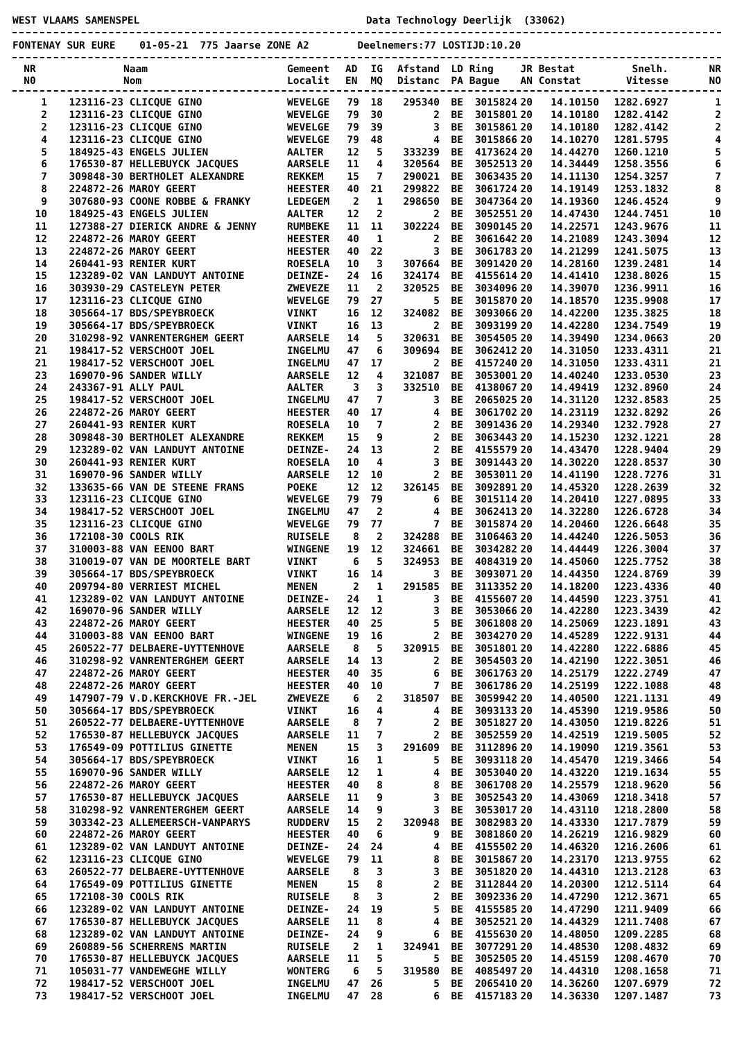WEST VLAAMS SAMENSPEL Data Technology Deerlijk (33062)
FONTENAY SUR EURE 01-05-21 775 Jaarse ZONE A2 Deelnemers:77 LOSTIJD:10.20
| NR | | Naam | Gemeent | AD | IG | Afstand | LD | Ring | JR | Bestat | Snelh. | NR |
| --- | --- | --- | --- | --- | --- | --- | --- | --- | --- | --- | --- | --- |
| N0 | | Nom | Localit | EN | MQ | Distanc | PA | Bague | AN | Constat | Vitesse | NO |
| 1 | 123116-23 | CLICQUE GINO | WEVELGE | 79 | 18 | 295340 | BE | 3015824 | 20 | 14.10150 | 1282.6927 | 1 |
| 2 | 123116-23 | CLICQUE GINO | WEVELGE | 79 | 30 | 2 | BE | 3015801 | 20 | 14.10180 | 1282.4142 | 2 |
| 2 | 123116-23 | CLICQUE GINO | WEVELGE | 79 | 39 | 3 | BE | 3015861 | 20 | 14.10180 | 1282.4142 | 2 |
| 4 | 123116-23 | CLICQUE GINO | WEVELGE | 79 | 48 | 4 | BE | 3015866 | 20 | 14.10270 | 1281.5795 | 4 |
| 5 | 184925-43 | ENGELS JULIEN | AALTER | 12 | 5 | 333239 | BE | 4173624 | 20 | 14.44270 | 1260.1210 | 5 |
| 6 | 176530-87 | HELLEBUYCK JACQUES | AARSELE | 11 | 4 | 320564 | BE | 3052513 | 20 | 14.34449 | 1258.3556 | 6 |
| 7 | 309848-30 | BERTHOLET ALEXANDRE | REKKEM | 15 | 7 | 290021 | BE | 3063435 | 20 | 14.11130 | 1254.3257 | 7 |
| 8 | 224872-26 | MAROY GEERT | HEESTER | 40 | 21 | 299822 | BE | 3061724 | 20 | 14.19149 | 1253.1832 | 8 |
| 9 | 307680-93 | COONE ROBBE & FRANKY | LEDEGEM | 2 | 1 | 298650 | BE | 3047364 | 20 | 14.19360 | 1246.4524 | 9 |
| 10 | 184925-43 | ENGELS JULIEN | AALTER | 12 | 2 | 2 | BE | 3052551 | 20 | 14.47430 | 1244.7451 | 10 |
| 11 | 127388-27 | DIERICK ANDRE & JENNY | RUMBEKE | 11 | 11 | 302224 | BE | 3090145 | 20 | 14.22571 | 1243.9676 | 11 |
| 12 | 224872-26 | MAROY GEERT | HEESTER | 40 | 1 | 2 | BE | 3061642 | 20 | 14.21089 | 1243.3094 | 12 |
| 13 | 224872-26 | MAROY GEERT | HEESTER | 40 | 22 | 3 | BE | 3061783 | 20 | 14.21299 | 1241.5075 | 13 |
| 14 | 260441-93 | RENIER KURT | ROESELA | 10 | 3 | 307664 | BE | 3091420 | 20 | 14.28160 | 1239.2481 | 14 |
| 15 | 123289-02 | VAN LANDUYT ANTOINE | DEINZE- | 24 | 16 | 324174 | BE | 4155614 | 20 | 14.41410 | 1238.8026 | 15 |
| 16 | 303930-29 | CASTELEYN PETER | ZWEVEZE | 11 | 2 | 320525 | BE | 3034096 | 20 | 14.39070 | 1236.9911 | 16 |
| 17 | 123116-23 | CLICQUE GINO | WEVELGE | 79 | 27 | 5 | BE | 3015870 | 20 | 14.18570 | 1235.9908 | 17 |
| 18 | 305664-17 | BDS/SPEYBROECK | VINKT | 16 | 12 | 324082 | BE | 3093066 | 20 | 14.42200 | 1235.3825 | 18 |
| 19 | 305664-17 | BDS/SPEYBROECK | VINKT | 16 | 13 | 2 | BE | 3093199 | 20 | 14.42280 | 1234.7549 | 19 |
| 20 | 310298-92 | VANRENTERGHEM GEERT | AARSELE | 14 | 5 | 320631 | BE | 3054505 | 20 | 14.39490 | 1234.0663 | 20 |
| 21 | 198417-52 | VERSCHOOT JOEL | INGELMU | 47 | 6 | 309694 | BE | 3062412 | 20 | 14.31050 | 1233.4311 | 21 |
| 21 | 198417-52 | VERSCHOOT JOEL | INGELMU | 47 | 17 | 2 | BE | 4157240 | 20 | 14.31050 | 1233.4311 | 21 |
| 23 | 169070-96 | SANDER WILLY | AARSELE | 12 | 4 | 321087 | BE | 3053001 | 20 | 14.40240 | 1233.0530 | 23 |
| 24 | 243367-91 | ALLY PAUL | AALTER | 3 | 3 | 332510 | BE | 4138067 | 20 | 14.49419 | 1232.8960 | 24 |
| 25 | 198417-52 | VERSCHOOT JOEL | INGELMU | 47 | 7 | 3 | BE | 2065025 | 20 | 14.31120 | 1232.8583 | 25 |
| 26 | 224872-26 | MAROY GEERT | HEESTER | 40 | 17 | 4 | BE | 3061702 | 20 | 14.23119 | 1232.8292 | 26 |
| 27 | 260441-93 | RENIER KURT | ROESELA | 10 | 7 | 2 | BE | 3091436 | 20 | 14.29340 | 1232.7928 | 27 |
| 28 | 309848-30 | BERTHOLET ALEXANDRE | REKKEM | 15 | 9 | 2 | BE | 3063443 | 20 | 14.15230 | 1232.1221 | 28 |
| 29 | 123289-02 | VAN LANDUYT ANTOINE | DEINZE- | 24 | 13 | 2 | BE | 4155579 | 20 | 14.43470 | 1228.9404 | 29 |
| 30 | 260441-93 | RENIER KURT | ROESELA | 10 | 4 | 3 | BE | 3091443 | 20 | 14.30220 | 1228.8537 | 30 |
| 31 | 169070-96 | SANDER WILLY | AARSELE | 12 | 10 | 2 | BE | 3053011 | 20 | 14.41190 | 1228.7276 | 31 |
| 32 | 133635-66 | VAN DE STEENE FRANS | POEKE | 12 | 12 | 326145 | BE | 3092891 | 20 | 14.45320 | 1228.2639 | 32 |
| 33 | 123116-23 | CLICQUE GINO | WEVELGE | 79 | 79 | 6 | BE | 3015114 | 20 | 14.20410 | 1227.0895 | 33 |
| 34 | 198417-52 | VERSCHOOT JOEL | INGELMU | 47 | 2 | 4 | BE | 3062413 | 20 | 14.32280 | 1226.6728 | 34 |
| 35 | 123116-23 | CLICQUE GINO | WEVELGE | 79 | 77 | 7 | BE | 3015874 | 20 | 14.20460 | 1226.6648 | 35 |
| 36 | 172108-30 | COOLS RIK | RUISELE | 8 | 2 | 324288 | BE | 3106463 | 20 | 14.44240 | 1226.5053 | 36 |
| 37 | 310003-88 | VAN EENOO BART | WINGENE | 19 | 12 | 324661 | BE | 3034282 | 20 | 14.44449 | 1226.3004 | 37 |
| 38 | 310019-07 | VAN DE MOORTELE BART | VINKT | 6 | 5 | 324953 | BE | 4084319 | 20 | 14.45060 | 1225.7752 | 38 |
| 39 | 305664-17 | BDS/SPEYBROECK | VINKT | 16 | 14 | 3 | BE | 3093071 | 20 | 14.44350 | 1224.8769 | 39 |
| 40 | 209794-80 | VERRIEST MICHEL | MENEN | 2 | 1 | 291585 | BE | 3113352 | 20 | 14.18200 | 1223.4336 | 40 |
| 41 | 123289-02 | VAN LANDUYT ANTOINE | DEINZE- | 24 | 1 | 3 | BE | 4155607 | 20 | 14.44590 | 1223.3751 | 41 |
| 42 | 169070-96 | SANDER WILLY | AARSELE | 12 | 12 | 3 | BE | 3053066 | 20 | 14.42280 | 1223.3439 | 42 |
| 43 | 224872-26 | MAROY GEERT | HEESTER | 40 | 25 | 5 | BE | 3061808 | 20 | 14.25069 | 1223.1891 | 43 |
| 44 | 310003-88 | VAN EENOO BART | WINGENE | 19 | 16 | 2 | BE | 3034270 | 20 | 14.45289 | 1222.9131 | 44 |
| 45 | 260522-77 | DELBAERE-UYTTENHOVE | AARSELE | 8 | 5 | 320915 | BE | 3051801 | 20 | 14.42280 | 1222.6886 | 45 |
| 46 | 310298-92 | VANRENTERGHEM GEERT | AARSELE | 14 | 13 | 2 | BE | 3054503 | 20 | 14.42190 | 1222.3051 | 46 |
| 47 | 224872-26 | MAROY GEERT | HEESTER | 40 | 35 | 6 | BE | 3061763 | 20 | 14.25179 | 1222.2749 | 47 |
| 48 | 224872-26 | MAROY GEERT | HEESTER | 40 | 10 | 7 | BE | 3061786 | 20 | 14.25199 | 1222.1088 | 48 |
| 49 | 147907-79 | V.D.KERCKHOVE FR.-JEL | ZWEVEZE | 6 | 2 | 318507 | BE | 3059942 | 20 | 14.40500 | 1221.1131 | 49 |
| 50 | 305664-17 | BDS/SPEYBROECK | VINKT | 16 | 4 | 4 | BE | 3093133 | 20 | 14.45390 | 1219.9586 | 50 |
| 51 | 260522-77 | DELBAERE-UYTTENHOVE | AARSELE | 8 | 7 | 2 | BE | 3051827 | 20 | 14.43050 | 1219.8226 | 51 |
| 52 | 176530-87 | HELLEBUYCK JACQUES | AARSELE | 11 | 7 | 2 | BE | 3052559 | 20 | 14.42519 | 1219.5005 | 52 |
| 53 | 176549-09 | POTTILIUS GINETTE | MENEN | 15 | 3 | 291609 | BE | 3112896 | 20 | 14.19090 | 1219.3561 | 53 |
| 54 | 305664-17 | BDS/SPEYBROECK | VINKT | 16 | 1 | 5 | BE | 3093118 | 20 | 14.45470 | 1219.3466 | 54 |
| 55 | 169070-96 | SANDER WILLY | AARSELE | 12 | 1 | 4 | BE | 3053040 | 20 | 14.43220 | 1219.1634 | 55 |
| 56 | 224872-26 | MAROY GEERT | HEESTER | 40 | 8 | 8 | BE | 3061708 | 20 | 14.25579 | 1218.9620 | 56 |
| 57 | 176530-87 | HELLEBUYCK JACQUES | AARSELE | 11 | 9 | 3 | BE | 3052543 | 20 | 14.43069 | 1218.3418 | 57 |
| 58 | 310298-92 | VANRENTERGHEM GEERT | AARSELE | 14 | 9 | 3 | BE | 3053017 | 20 | 14.43110 | 1218.2800 | 58 |
| 59 | 303342-23 | ALLEMEERSCH-VANPARYS | RUDDERV | 15 | 2 | 320948 | BE | 3082983 | 20 | 14.43330 | 1217.7879 | 59 |
| 60 | 224872-26 | MAROY GEERT | HEESTER | 40 | 6 | 9 | BE | 3081860 | 20 | 14.26219 | 1216.9829 | 60 |
| 61 | 123289-02 | VAN LANDUYT ANTOINE | DEINZE- | 24 | 24 | 4 | BE | 4155502 | 20 | 14.46320 | 1216.2606 | 61 |
| 62 | 123116-23 | CLICQUE GINO | WEVELGE | 79 | 11 | 8 | BE | 3015867 | 20 | 14.23170 | 1213.9755 | 62 |
| 63 | 260522-77 | DELBAERE-UYTTENHOVE | AARSELE | 8 | 3 | 3 | BE | 3051820 | 20 | 14.44310 | 1213.2128 | 63 |
| 64 | 176549-09 | POTTILIUS GINETTE | MENEN | 15 | 8 | 2 | BE | 3112844 | 20 | 14.20300 | 1212.5114 | 64 |
| 65 | 172108-30 | COOLS RIK | RUISELE | 8 | 3 | 2 | BE | 3092336 | 20 | 14.47290 | 1212.3671 | 65 |
| 66 | 123289-02 | VAN LANDUYT ANTOINE | DEINZE- | 24 | 19 | 5 | BE | 4155585 | 20 | 14.47290 | 1211.9409 | 66 |
| 67 | 176530-87 | HELLEBUYCK JACQUES | AARSELE | 11 | 8 | 4 | BE | 3052521 | 20 | 14.44329 | 1211.7408 | 67 |
| 68 | 123289-02 | VAN LANDUYT ANTOINE | DEINZE- | 24 | 9 | 6 | BE | 4155630 | 20 | 14.48050 | 1209.2285 | 68 |
| 69 | 260889-56 | SCHERRENS MARTIN | RUISELE | 2 | 1 | 324941 | BE | 3077291 | 20 | 14.48530 | 1208.4832 | 69 |
| 70 | 176530-87 | HELLEBUYCK JACQUES | AARSELE | 11 | 5 | 5 | BE | 3052505 | 20 | 14.45159 | 1208.4670 | 70 |
| 71 | 105031-77 | VANDEWEGHE WILLY | WONTERG | 6 | 5 | 319580 | BE | 4085497 | 20 | 14.44310 | 1208.1658 | 71 |
| 72 | 198417-52 | VERSCHOOT JOEL | INGELMU | 47 | 26 | 5 | BE | 2065410 | 20 | 14.36260 | 1207.6979 | 72 |
| 73 | 198417-52 | VERSCHOOT JOEL | INGELMU | 47 | 28 | 6 | BE | 4157183 | 20 | 14.36330 | 1207.1487 | 73 |